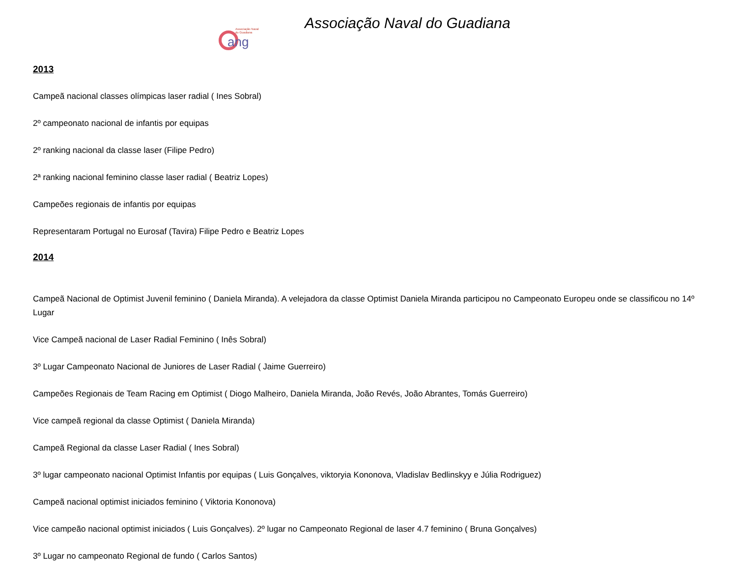Associação Naval
do Guadiana
ang
Associação Naval do Guadiana
2013
Campeã nacional classes olímpicas laser radial ( Ines Sobral)
2º campeonato nacional de infantis por equipas
2º ranking nacional da classe laser (Filipe Pedro)
2ª ranking nacional feminino classe laser radial ( Beatriz Lopes)
Campeões regionais de infantis por equipas
Representaram Portugal no Eurosaf (Tavira) Filipe Pedro e Beatriz Lopes
2014
Campeã Nacional de Optimist Juvenil feminino ( Daniela Miranda). A velejadora da classe Optimist Daniela Miranda participou no Campeonato Europeu onde se classificou no 14º Lugar
Vice Campeã nacional de Laser Radial Feminino ( Inês Sobral)
3º Lugar Campeonato Nacional de Juniores de Laser Radial ( Jaime Guerreiro)
Campeões Regionais de Team Racing em Optimist ( Diogo Malheiro, Daniela Miranda, João Revés, João Abrantes, Tomás Guerreiro)
Vice campeã regional da classe Optimist ( Daniela Miranda)
Campeã Regional da classe Laser Radial ( Ines Sobral)
3º lugar campeonato nacional Optimist Infantis por equipas ( Luis Gonçalves, viktoryia Kononova, Vladislav Bedlinskyy e Júlia Rodriguez)
Campeã nacional optimist iniciados feminino ( Viktoria Kononova)
Vice campeão nacional optimist iniciados ( Luis Gonçalves). 2º lugar no Campeonato Regional de laser 4.7 feminino ( Bruna Gonçalves)
3º Lugar no campeonato Regional de fundo ( Carlos Santos)